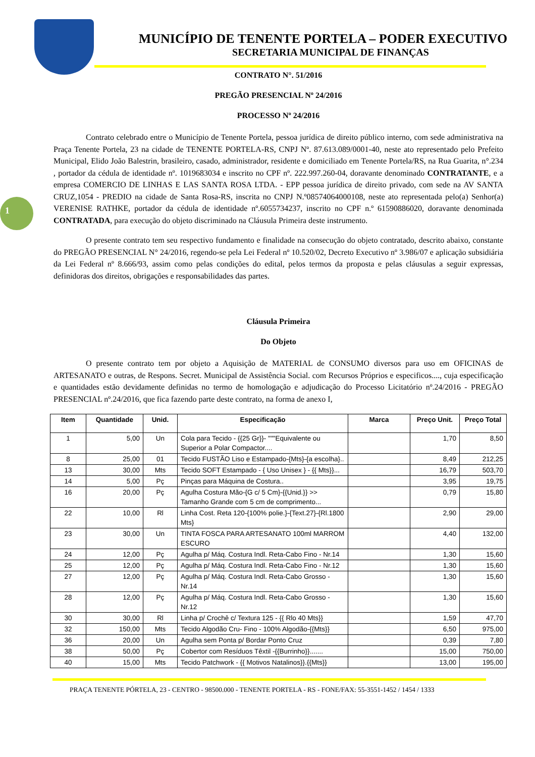1
MUNICÍPIO DE TENENTE PORTELA – PODER EXECUTIVO
SECRETARIA MUNICIPAL DE FINANÇAS
CONTRATO N°. 51/2016
PREGÃO PRESENCIAL Nº 24/2016
PROCESSO Nº 24/2016
Contrato celebrado entre o Município de Tenente Portela, pessoa jurídica de direito público interno, com sede administrativa na Praça Tenente Portela, 23 na cidade de TENENTE PORTELA-RS, CNPJ Nº. 87.613.089/0001-40, neste ato representado pelo Prefeito Municipal, Elido João Balestrin, brasileiro, casado, administrador, residente e domiciliado em Tenente Portela/RS, na Rua Guarita, n°.234 , portador da cédula de identidade nº. 1019683034 e inscrito no CPF nº. 222.997.260-04, doravante denominado CONTRATANTE, e a empresa COMERCIO DE LINHAS E LAS SANTA ROSA LTDA. - EPP pessoa jurídica de direito privado, com sede na AV SANTA CRUZ,1054 - PREDIO na cidade de Santa Rosa-RS, inscrita no CNPJ N.º08574064000108, neste ato representada pelo(a) Senhor(a) VERENISE RATHKE, portador da cédula de identidade nº.6055734237, inscrito no CPF n.º 61590886020, doravante denominada CONTRATADA, para execução do objeto discriminado na Cláusula Primeira deste instrumento.
O presente contrato tem seu respectivo fundamento e finalidade na consecução do objeto contratado, descrito abaixo, constante do PREGÃO PRESENCIAL N° 24/2016, regendo-se pela Lei Federal nº 10.520/02, Decreto Executivo nº 3.986/07 e aplicação subsidiária da Lei Federal nº 8.666/93, assim como pelas condições do edital, pelos termos da proposta e pelas cláusulas a seguir expressas, definidoras dos direitos, obrigações e responsabilidades das partes.
Cláusula Primeira
Do Objeto
O presente contrato tem por objeto a Aquisição de MATERIAL de CONSUMO diversos para uso em OFICINAS de ARTESANATO e outras, de Respons. Secret. Municipal de Assistência Social. com Recursos Próprios e especificos...., cuja especificação e quantidades estão devidamente definidas no termo de homologação e adjudicação do Processo Licitatório nº.24/2016 - PREGÃO PRESENCIAL nº.24/2016, que fica fazendo parte deste contrato, na forma de anexo I,
| Item | Quantidade | Unid. | Especificação | Marca | Preço Unit. | Preço Total |
| --- | --- | --- | --- | --- | --- | --- |
| 1 | 5,00 | Un | Cola para Tecido - {{25 Gr}}- """Equivalente ou Superior a Polar Compactor.... | | 1,70 | 8,50 |
| 8 | 25,00 | 01 | Tecido FUSTÃO Liso e Estampado-{Mts}-{a escolha}.. | | 8,49 | 212,25 |
| 13 | 30,00 | Mts | Tecido SOFT Estampado - { Uso Unisex } - {{ Mts}}... | | 16,79 | 503,70 |
| 14 | 5,00 | Pç | Pinças para Máquina de Costura.. | | 3,95 | 19,75 |
| 16 | 20,00 | Pç | Agulha Costura Mão-{G c/ 5 Cm}-{{Unid.}} >> Tamanho Grande com 5 cm de comprimento... | | 0,79 | 15,80 |
| 22 | 10,00 | Rl | Linha Cost. Reta 120-{100% polie.}-{Text.27}-{Rl.1800 Mts} | | 2,90 | 29,00 |
| 23 | 30,00 | Un | TINTA FOSCA PARA ARTESANATO 100ml MARROM ESCURO | | 4,40 | 132,00 |
| 24 | 12,00 | Pç | Agulha p/ Máq. Costura Indl. Reta-Cabo Fino - Nr.14 | | 1,30 | 15,60 |
| 25 | 12,00 | Pç | Agulha p/ Máq. Costura Indl. Reta-Cabo Fino - Nr.12 | | 1,30 | 15,60 |
| 27 | 12,00 | Pç | Agulha p/ Máq. Costura Indl. Reta-Cabo Grosso - Nr.14 | | 1,30 | 15,60 |
| 28 | 12,00 | Pç | Agulha p/ Máq. Costura Indl. Reta-Cabo Grosso - Nr.12 | | 1,30 | 15,60 |
| 30 | 30,00 | Rl | Linha p/ Crochê c/ Textura 125 - {{ Rlo 40 Mts}} | | 1,59 | 47,70 |
| 32 | 150,00 | Mts | Tecido Algodão Cru- Fino - 100% Algodão-{{Mts}} | | 6,50 | 975,00 |
| 36 | 20,00 | Un | Agulha sem Ponta p/ Bordar Ponto Cruz | | 0,39 | 7,80 |
| 38 | 50,00 | Pç | Cobertor com Resíduos Têxtil -{{Burrinho}}....... | | 15,00 | 750,00 |
| 40 | 15,00 | Mts | Tecido Patchwork - {{ Motivos Natalinos}}.{{Mts}} | | 13,00 | 195,00 |
PRAÇA TENENTE PÓRTELA, 23 - CENTRO - 98500.000 - TENENTE PORTELA - RS - FONE/FAX: 55-3551-1452 / 1454 / 1333